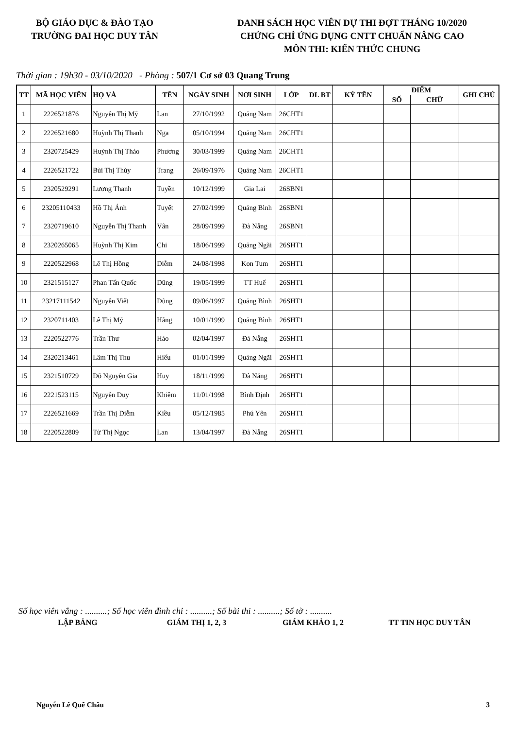BỘ GIÁO DỤC & ĐÀO TẠO
TRƯỜNG ĐAI HỌC DUY TÂN
DANH SÁCH HỌC VIÊN DỰ THI ĐỢT THÁNG 10/2020
CHỨNG CHỈ ỨNG DỤNG CNTT CHUẨN NÂNG CAO
MÔN THI: KIẾN THỨC CHUNG
Thời gian : 19h30 - 03/10/2020 - Phòng : 507/1 Cơ sở 03 Quang Trung
| TT | MÃ HỌC VIÊN | HỌ VÀ | TÊN | NGÀY SINH | NƠI SINH | LỚP | DL BT | KÝ TÊN | ĐIỂM | | GHI CHÚ |
| --- | --- | --- | --- | --- | --- | --- | --- | --- | --- | --- | --- |
| | | | | | | | | | SỐ | CHỮ | |
| 1 | 2226521876 | Nguyễn Thị Mỹ | Lan | 27/10/1992 | Quảng Nam | 26CHT1 | | | | | |
| 2 | 2226521680 | Huỳnh Thị Thanh | Nga | 05/10/1994 | Quảng Nam | 26CHT1 | | | | | |
| 3 | 2320725429 | Huỳnh Thị Thảo | Phương | 30/03/1999 | Quảng Nam | 26CHT1 | | | | | |
| 4 | 2226521722 | Bùi Thị Thùy | Trang | 26/09/1976 | Quảng Nam | 26CHT1 | | | | | |
| 5 | 2320529291 | Lương Thanh | Tuyền | 10/12/1999 | Gia Lai | 26SBN1 | | | | | |
| 6 | 23205110433 | Hồ Thị Ánh | Tuyết | 27/02/1999 | Quảng Bình | 26SBN1 | | | | | |
| 7 | 2320719610 | Nguyễn Thị Thanh | Vân | 28/09/1999 | Đà Nẵng | 26SBN1 | | | | | |
| 8 | 2320265065 | Huỳnh Thị Kim | Chi | 18/06/1999 | Quảng Ngãi | 26SHT1 | | | | | |
| 9 | 2220522968 | Lê Thị Hồng | Diễm | 24/08/1998 | Kon Tum | 26SHT1 | | | | | |
| 10 | 2321515127 | Phan Tấn Quốc | Dũng | 19/05/1999 | TT Huế | 26SHT1 | | | | | |
| 11 | 23217111542 | Nguyễn Viết | Dũng | 09/06/1997 | Quảng Bình | 26SHT1 | | | | | |
| 12 | 2320711403 | Lê Thị Mỹ | Hằng | 10/01/1999 | Quảng Bình | 26SHT1 | | | | | |
| 13 | 2220522776 | Trần Thư | Hảo | 02/04/1997 | Đà Nẵng | 26SHT1 | | | | | |
| 14 | 2320213461 | Lâm Thị Thu | Hiếu | 01/01/1999 | Quảng Ngãi | 26SHT1 | | | | | |
| 15 | 2321510729 | Đỗ Nguyễn Gia | Huy | 18/11/1999 | Đà Nẵng | 26SHT1 | | | | | |
| 16 | 2221523115 | Nguyễn Duy | Khiêm | 11/01/1998 | Bình Định | 26SHT1 | | | | | |
| 17 | 2226521669 | Trần Thị Diễm | Kiều | 05/12/1985 | Phú Yên | 26SHT1 | | | | | |
| 18 | 2220522809 | Từ Thị Ngọc | Lan | 13/04/1997 | Đà Nẵng | 26SHT1 | | | | | |
Số học viên vắng : ..........; Số học viên đình chỉ : ..........; Số bài thi : ..........; Số tờ : ..........
LẬP BẢNG GIÁM THỊ 1, 2, 3 GIÁM KHẢO 1, 2 TT TIN HỌC DUY TÂN
Nguyễn Lê Quế Châu 3